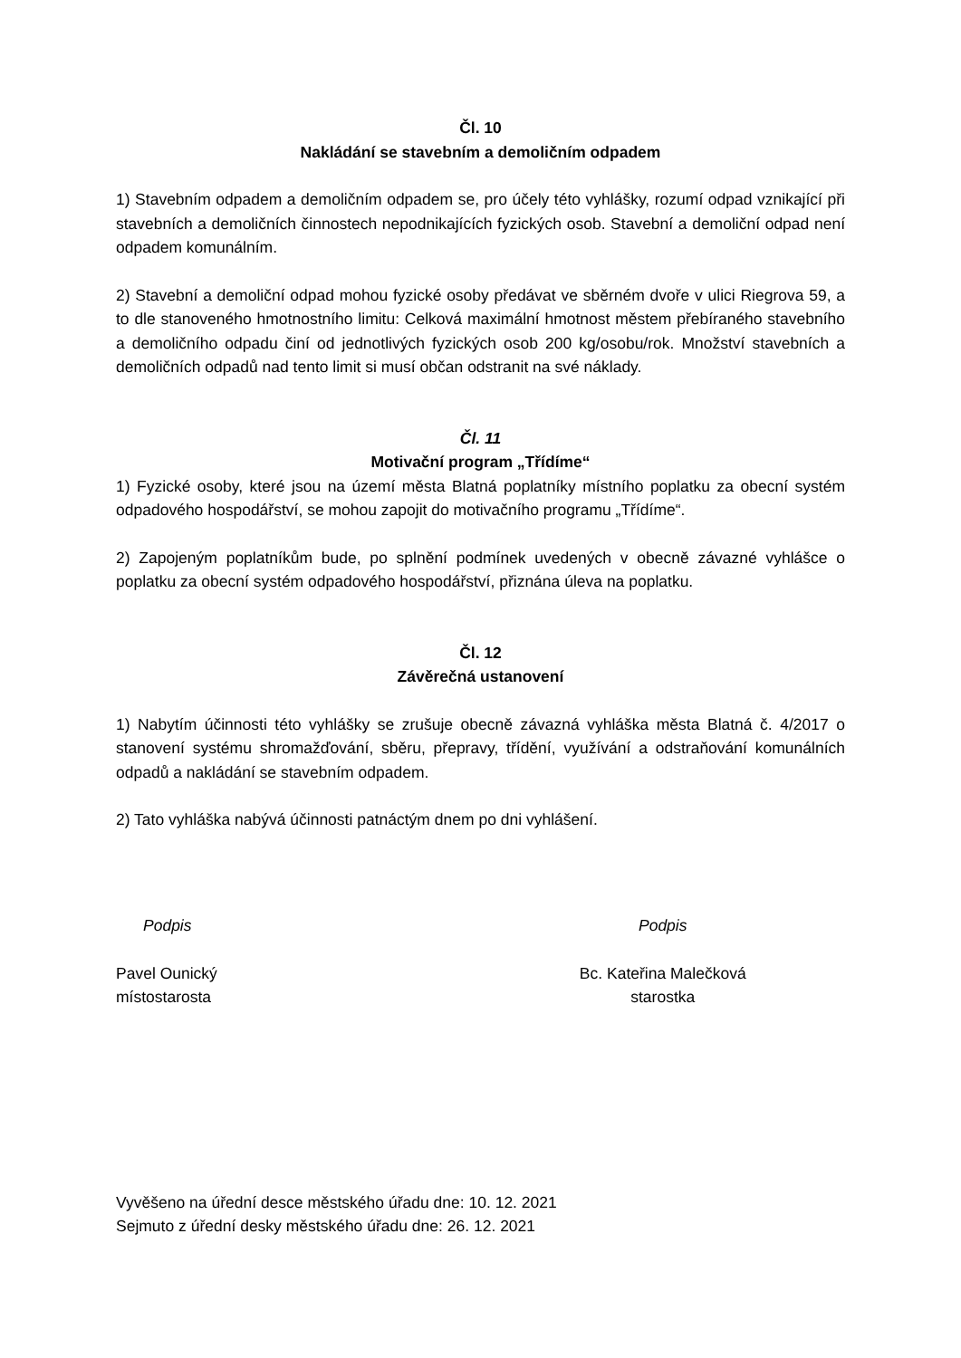Čl. 10
Nakládání se stavebním a demoličním odpadem
1) Stavebním odpadem a demoličním odpadem se, pro účely této vyhlášky, rozumí odpad vznikající při stavebních a demoličních činnostech nepodnikajících fyzických osob. Stavební a demoliční odpad není odpadem komunálním.
2) Stavební a demoliční odpad mohou fyzické osoby předávat ve sběrném dvoře v ulici Riegrova 59, a to dle stanoveného hmotnostního limitu: Celková maximální hmotnost městem přebíraného stavebního a demoličního odpadu činí od jednotlivých fyzických osob 200 kg/osobu/rok. Množství stavebních a demoličních odpadů nad tento limit si musí občan odstranit na své náklady.
Čl. 11
Motivační program „Třídíme“
1) Fyzické osoby, které jsou na území města Blatná poplatníky místního poplatku za obecní systém odpadového hospodářství, se mohou zapojit do motivačního programu „Třídíme“.
2) Zapojeným poplatníkům bude, po splnění podmínek uvedených v obecně závazné vyhlášce o poplatku za obecní systém odpadového hospodářství, přiznána úleva na poplatku.
Čl. 12
Závěrečná ustanovení
1) Nabytím účinnosti této vyhlášky se zrušuje obecně závazná vyhláška města Blatná č. 4/2017 o stanovení systému shromažďování, sběru, přepravy, třídění, využívání a odstraňování komunálních odpadů a nakládání se stavebním odpadem.
2) Tato vyhláška nabývá účinnosti patnáctým dnem po dni vyhlášení.
Podpis
Pavel Ounický
místostarosta
Podpis
Bc. Kateřina Malečková
starostka
Vyvěšeno na úřední desce městského úřadu dne: 10. 12. 2021
Sejmuto z úřední desky městského úřadu dne: 26. 12. 2021